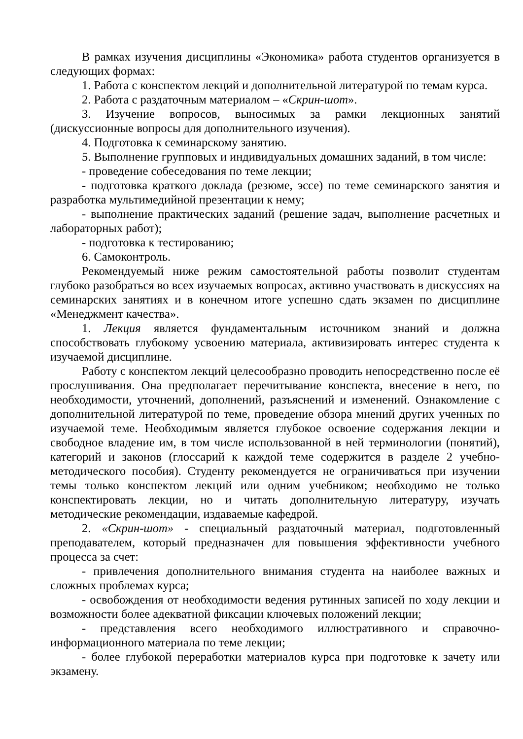В рамках изучения дисциплины «Экономика» работа студентов организуется в следующих формах:
1. Работа с конспектом лекций и дополнительной литературой по темам курса.
2. Работа с раздаточным материалом – «Скрин-шот».
3. Изучение вопросов, выносимых за рамки лекционных занятий (дискуссионные вопросы для дополнительного изучения).
4. Подготовка к семинарскому занятию.
5. Выполнение групповых и индивидуальных домашних заданий, в том числе:
- проведение собеседования по теме лекции;
- подготовка краткого доклада (резюме, эссе) по теме семинарского занятия и разработка мультимедийной презентации к нему;
- выполнение практических заданий (решение задач, выполнение расчетных и лабораторных работ);
- подготовка к тестированию;
6. Самоконтроль.
Рекомендуемый ниже режим самостоятельной работы позволит студентам глубоко разобраться во всех изучаемых вопросах, активно участвовать в дискуссиях на семинарских занятиях и в конечном итоге успешно сдать экзамен по дисциплине «Менеджмент качества».
1. Лекция является фундаментальным источником знаний и должна способствовать глубокому усвоению материала, активизировать интерес студента к изучаемой дисциплине.
Работу с конспектом лекций целесообразно проводить непосредственно после её прослушивания. Она предполагает перечитывание конспекта, внесение в него, по необходимости, уточнений, дополнений, разъяснений и изменений. Ознакомление с дополнительной литературой по теме, проведение обзора мнений других ученных по изучаемой теме. Необходимым является глубокое освоение содержания лекции и свободное владение им, в том числе использованной в ней терминологии (понятий), категорий и законов (глоссарий к каждой теме содержится в разделе 2 учебно-методического пособия). Студенту рекомендуется не ограничиваться при изучении темы только конспектом лекций или одним учебником; необходимо не только конспектировать лекции, но и читать дополнительную литературу, изучать методические рекомендации, издаваемые кафедрой.
2. «Скрин-шот» - специальный раздаточный материал, подготовленный преподавателем, который предназначен для повышения эффективности учебного процесса за счет:
- привлечения дополнительного внимания студента на наиболее важных и сложных проблемах курса;
- освобождения от необходимости ведения рутинных записей по ходу лекции и возможности более адекватной фиксации ключевых положений лекции;
- представления всего необходимого иллюстративного и справочно-информационного материала по теме лекции;
- более глубокой переработки материалов курса при подготовке к зачету или экзамену.